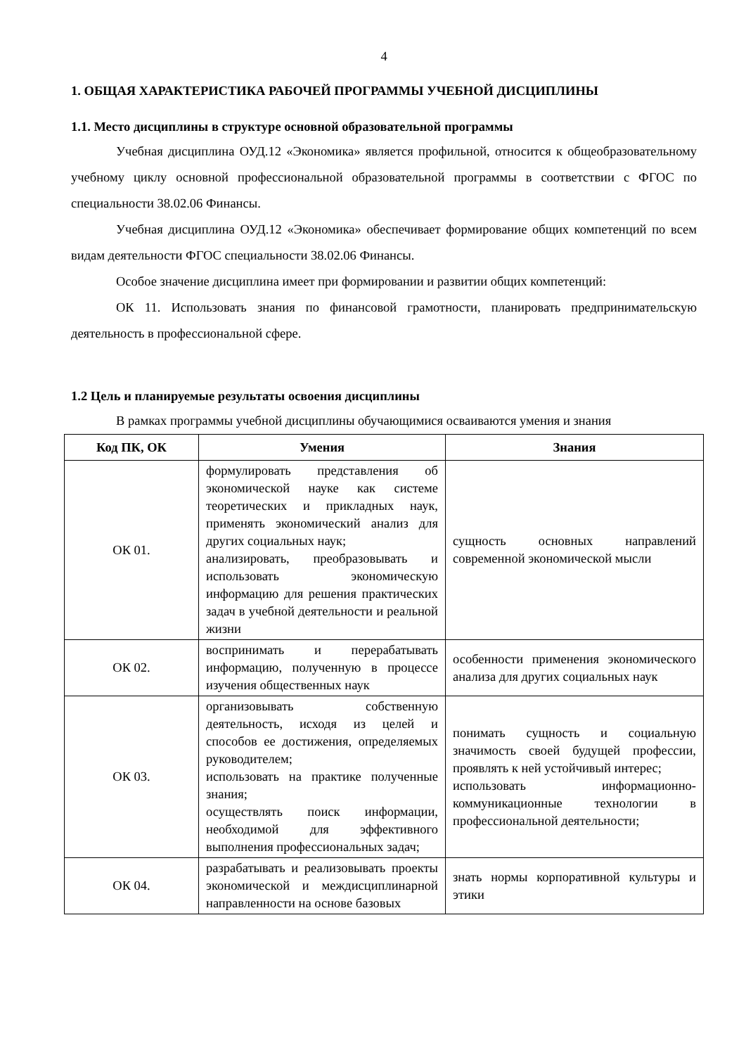4
1. ОБЩАЯ ХАРАКТЕРИСТИКА РАБОЧЕЙ ПРОГРАММЫ УЧЕБНОЙ ДИСЦИПЛИНЫ
1.1. Место дисциплины в структуре основной образовательной программы
Учебная дисциплина ОУД.12 «Экономика» является профильной, относится к общеобразовательному учебному циклу основной профессиональной образовательной программы в соответствии с ФГОС по специальности 38.02.06 Финансы.
Учебная дисциплина ОУД.12 «Экономика» обеспечивает формирование общих компетенций по всем видам деятельности ФГОС специальности 38.02.06 Финансы.
Особое значение дисциплина имеет при формировании и развитии общих компетенций:
ОК 11. Использовать знания по финансовой грамотности, планировать предпринимательскую деятельность в профессиональной сфере.
1.2 Цель и планируемые результаты освоения дисциплины
В рамках программы учебной дисциплины обучающимися осваиваются умения и знания
| Код ПК, ОК | Умения | Знания |
| --- | --- | --- |
| ОК 01. | формулировать представления об экономической науке как системе теоретических и прикладных наук, применять экономический анализ для других социальных наук; анализировать, преобразовывать и использовать экономическую информацию для решения практических задач в учебной деятельности и реальной жизни | сущность основных направлений современной экономической мысли |
| ОК 02. | воспринимать и перерабатывать информацию, полученную в процессе изучения общественных наук | особенности применения экономического анализа для других социальных наук |
| ОК 03. | организовывать собственную деятельность, исходя из целей и способов ее достижения, определяемых руководителем; использовать на практике полученные знания; осуществлять поиск информации, необходимой для эффективного выполнения профессиональных задач; | понимать сущность и социальную значимость своей будущей профессии, проявлять к ней устойчивый интерес; использовать информационно-коммуникационные технологии в профессиональной деятельности; |
| ОК 04. | разрабатывать и реализовывать проекты экономической и междисциплинарной направленности на основе базовых | знать нормы корпоративной культуры и этики |